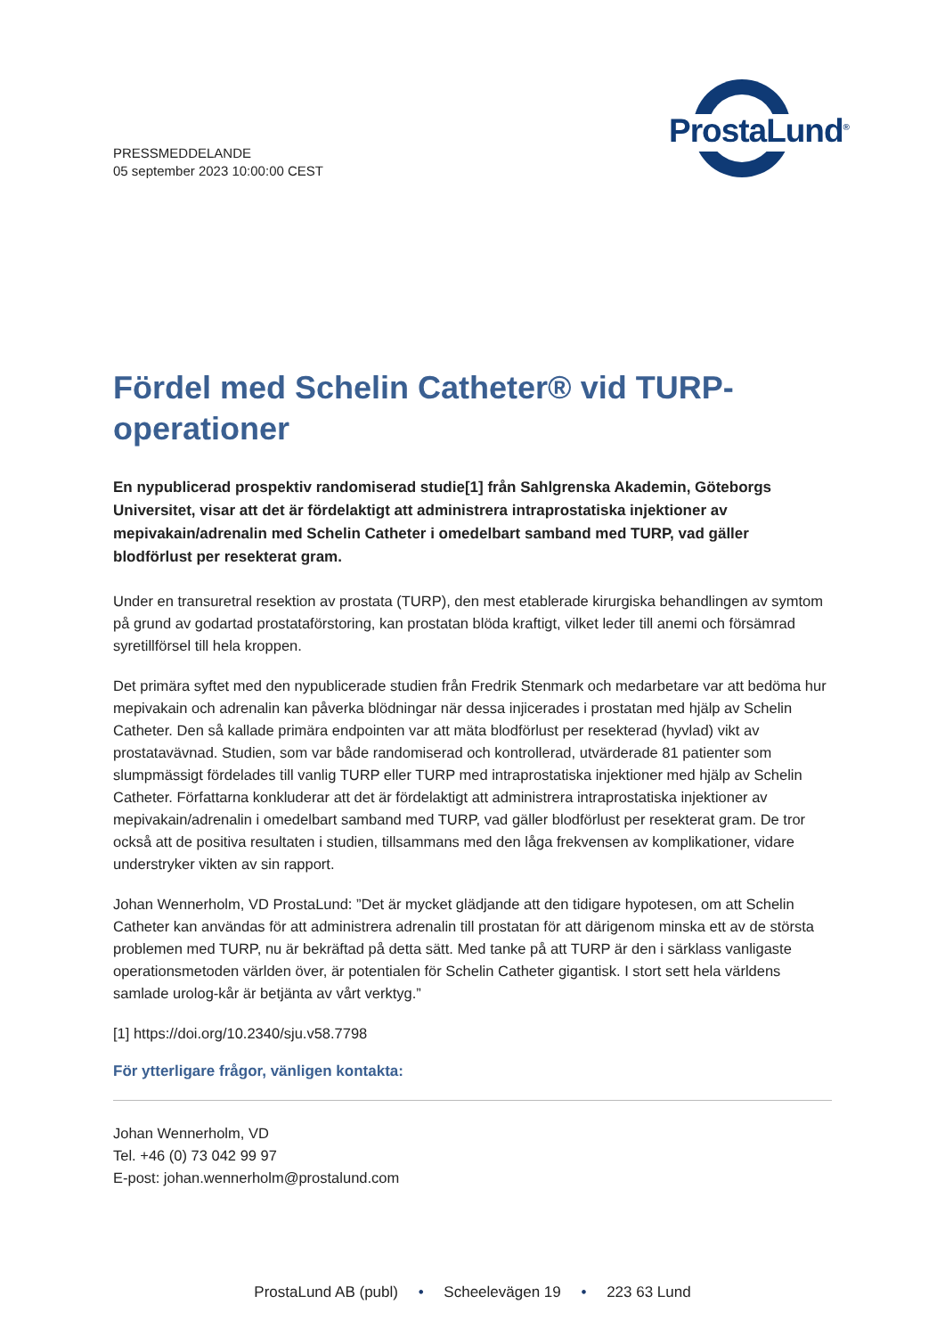PRESSMEDDELANDE
05 september 2023 10:00:00 CEST
ProstaLund<sup>®</sup>
Fördel med Schelin Catheter® vid TURP-operationer
En nypublicerad prospektiv randomiserad studie[1] från Sahlgrenska Akademin, Göteborgs Universitet, visar att det är fördelaktigt att administrera intraprostatiska injektioner av mepivakain/adrenalin med Schelin Catheter i omedelbart samband med TURP, vad gäller blodförlust per resekterat gram.
Under en transuretral resektion av prostata (TURP), den mest etablerade kirurgiska behandlingen av symtom på grund av godartad prostataförstoring, kan prostatan blöda kraftigt, vilket leder till anemi och försämrad syretillförsel till hela kroppen.
Det primära syftet med den nypublicerade studien från Fredrik Stenmark och medarbetare var att bedöma hur mepivakain och adrenalin kan påverka blödningar när dessa injicerades i prostatan med hjälp av Schelin Catheter. Den så kallade primära endpointen var att mäta blodförlust per resekterad (hyvlad) vikt av prostatavävnad. Studien, som var både randomiserad och kontrollerad, utvärderade 81 patienter som slumpmässigt fördelades till vanlig TURP eller TURP med intraprostatiska injektioner med hjälp av Schelin Catheter. Författarna konkluderar att det är fördelaktigt att administrera intraprostatiska injektioner av mepivakain/adrenalin i omedelbart samband med TURP, vad gäller blodförlust per resekterat gram. De tror också att de positiva resultaten i studien, tillsammans med den låga frekvensen av komplikationer, vidare understryker vikten av sin rapport.
Johan Wennerholm, VD ProstaLund: ”Det är mycket glädjande att den tidigare hypotesen, om att Schelin Catheter kan användas för att administrera adrenalin till prostatan för att därigenom minska ett av de största problemen med TURP, nu är bekräftad på detta sätt. Med tanke på att TURP är den i särklass vanligaste operationsmetoden världen över, är potentialen för Schelin Catheter gigantisk. I stort sett hela världens samlade urolog-kår är betjänta av vårt verktyg.”
[1] https://doi.org/10.2340/sju.v58.7798
För ytterligare frågor, vänligen kontakta:
Johan Wennerholm, VD
Tel. +46 (0) 73 042 99 97
E-post: johan.wennerholm@prostalund.com
ProstaLund AB (publ) • Scheelevägen 19 • 223 63 Lund